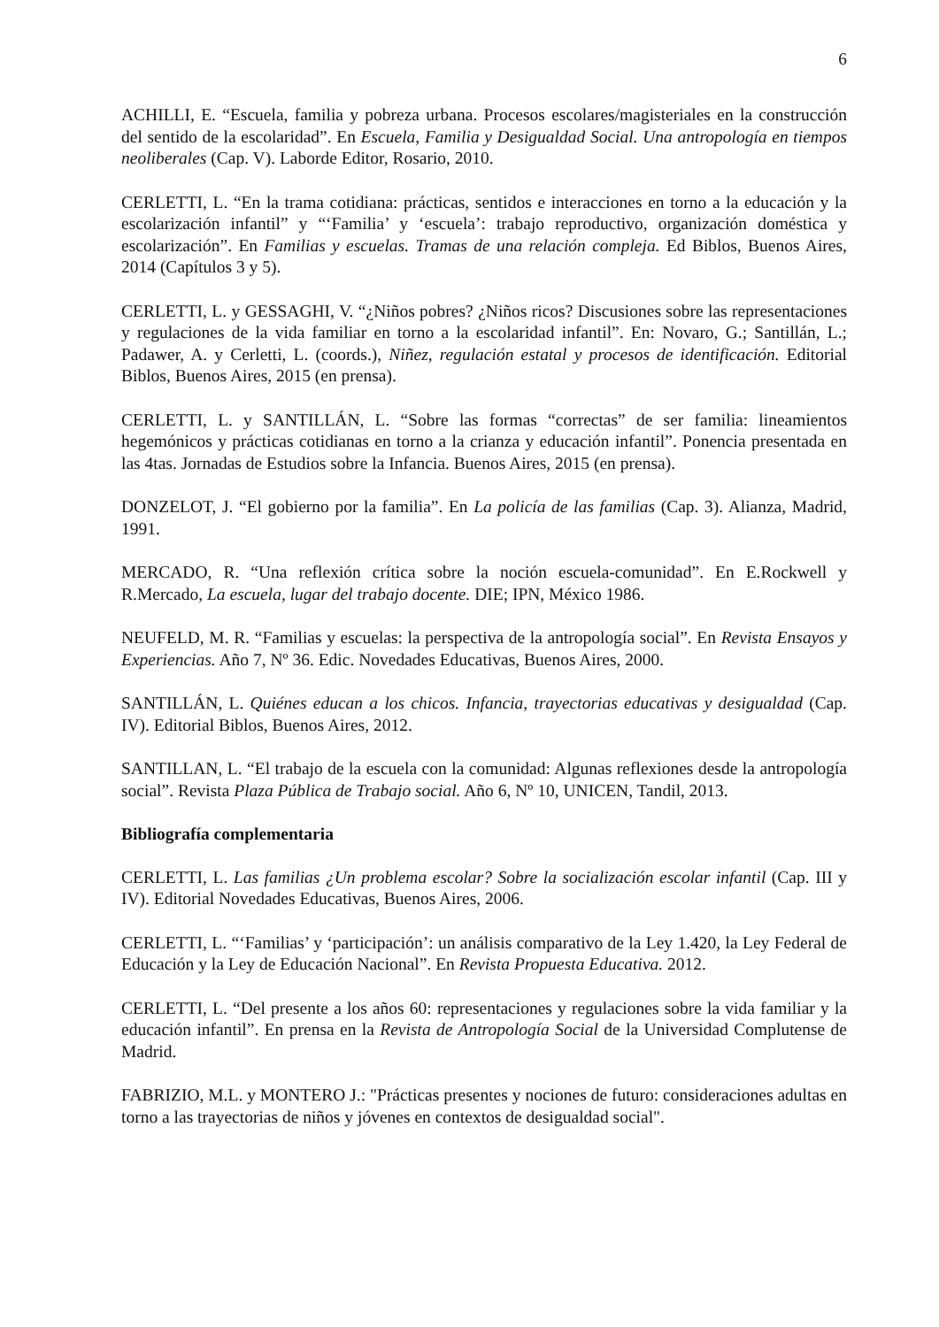6
ACHILLI, E. “Escuela, familia y pobreza urbana. Procesos escolares/magisteriales en la construcción del sentido de la escolaridad”. En Escuela, Familia y Desigualdad Social. Una antropología en tiempos neoliberales (Cap. V). Laborde Editor, Rosario, 2010.
CERLETTI, L. “En la trama cotidiana: prácticas, sentidos e interacciones en torno a la educación y la escolarización infantil” y “‘Familia’ y ‘escuela’: trabajo reproductivo, organización doméstica y escolarización”. En Familias y escuelas. Tramas de una relación compleja. Ed Biblos, Buenos Aires, 2014 (Capítulos 3 y 5).
CERLETTI, L. y GESSAGHI, V. “¿Niños pobres? ¿Niños ricos? Discusiones sobre las representaciones y regulaciones de la vida familiar en torno a la escolaridad infantil”. En: Novaro, G.; Santillán, L.; Padawer, A. y Cerletti, L. (coords.), Niñez, regulación estatal y procesos de identificación. Editorial Biblos, Buenos Aires, 2015 (en prensa).
CERLETTI, L. y SANTILLÁN, L. “Sobre las formas “correctas” de ser familia: lineamientos hegemónicos y prácticas cotidianas en torno a la crianza y educación infantil”. Ponencia presentada en las 4tas. Jornadas de Estudios sobre la Infancia. Buenos Aires, 2015 (en prensa).
DONZELOT, J. “El gobierno por la familia”. En La policía de las familias (Cap. 3). Alianza, Madrid, 1991.
MERCADO, R. “Una reflexión crítica sobre la noción escuela-comunidad”. En E.Rockwell y R.Mercado, La escuela, lugar del trabajo docente. DIE; IPN, México 1986.
NEUFELD, M. R. “Familias y escuelas: la perspectiva de la antropología social”. En Revista Ensayos y Experiencias. Año 7, Nº 36. Edic. Novedades Educativas, Buenos Aires, 2000.
SANTILLÁN, L. Quiénes educan a los chicos. Infancia, trayectorias educativas y desigualdad (Cap. IV). Editorial Biblos, Buenos Aires, 2012.
SANTILLAN, L. “El trabajo de la escuela con la comunidad: Algunas reflexiones desde la antropología social”. Revista Plaza Pública de Trabajo social. Año 6, Nº 10, UNICEN, Tandil, 2013.
Bibliografía complementaria
CERLETTI, L. Las familias ¿Un problema escolar? Sobre la socialización escolar infantil (Cap. III y IV). Editorial Novedades Educativas, Buenos Aires, 2006.
CERLETTI, L. “‘Familias’ y ‘participación’: un análisis comparativo de la Ley 1.420, la Ley Federal de Educación y la Ley de Educación Nacional”. En Revista Propuesta Educativa. 2012.
CERLETTI, L. “Del presente a los años 60: representaciones y regulaciones sobre la vida familiar y la educación infantil”. En prensa en la Revista de Antropología Social de la Universidad Complutense de Madrid.
FABRIZIO, M.L. y MONTERO J.: "Prácticas presentes y nociones de futuro: consideraciones adultas en torno a las trayectorias de niños y jóvenes en contextos de desigualdad social".